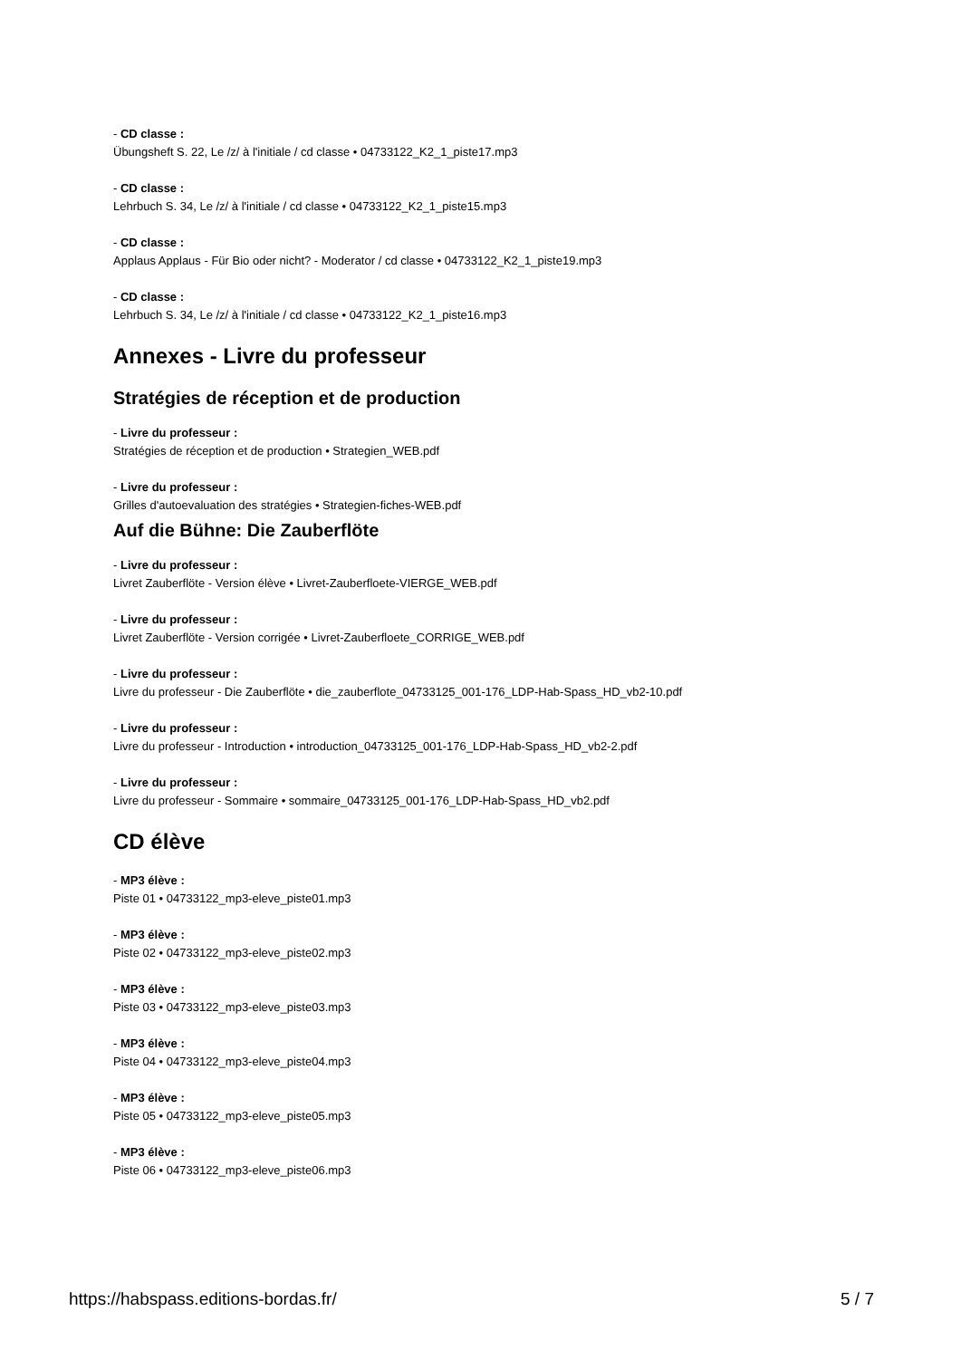- CD classe :
Übungsheft S. 22, Le /z/ à l'initiale / cd classe • 04733122_K2_1_piste17.mp3
- CD classe :
Lehrbuch S. 34, Le /z/ à l'initiale / cd classe • 04733122_K2_1_piste15.mp3
- CD classe :
Applaus Applaus - Für Bio oder nicht? - Moderator / cd classe • 04733122_K2_1_piste19.mp3
- CD classe :
Lehrbuch S. 34, Le /z/ à l'initiale / cd classe • 04733122_K2_1_piste16.mp3
Annexes - Livre du professeur
Stratégies de réception et de production
- Livre du professeur :
Stratégies de réception et de production • Strategien_WEB.pdf
- Livre du professeur :
Grilles d'autoevaluation des stratégies • Strategien-fiches-WEB.pdf
Auf die Bühne: Die Zauberflöte
- Livre du professeur :
Livret Zauberflöte - Version élève • Livret-Zauberfloete-VIERGE_WEB.pdf
- Livre du professeur :
Livret Zauberflöte - Version corrigée • Livret-Zauberfloete_CORRIGE_WEB.pdf
- Livre du professeur :
Livre du professeur - Die Zauberflöte • die_zauberflote_04733125_001-176_LDP-Hab-Spass_HD_vb2-10.pdf
- Livre du professeur :
Livre du professeur - Introduction • introduction_04733125_001-176_LDP-Hab-Spass_HD_vb2-2.pdf
- Livre du professeur :
Livre du professeur - Sommaire • sommaire_04733125_001-176_LDP-Hab-Spass_HD_vb2.pdf
CD élève
- MP3 élève :
Piste 01 • 04733122_mp3-eleve_piste01.mp3
- MP3 élève :
Piste 02 • 04733122_mp3-eleve_piste02.mp3
- MP3 élève :
Piste 03 • 04733122_mp3-eleve_piste03.mp3
- MP3 élève :
Piste 04 • 04733122_mp3-eleve_piste04.mp3
- MP3 élève :
Piste 05 • 04733122_mp3-eleve_piste05.mp3
- MP3 élève :
Piste 06 • 04733122_mp3-eleve_piste06.mp3
https://habspass.editions-bordas.fr/ 5 / 7